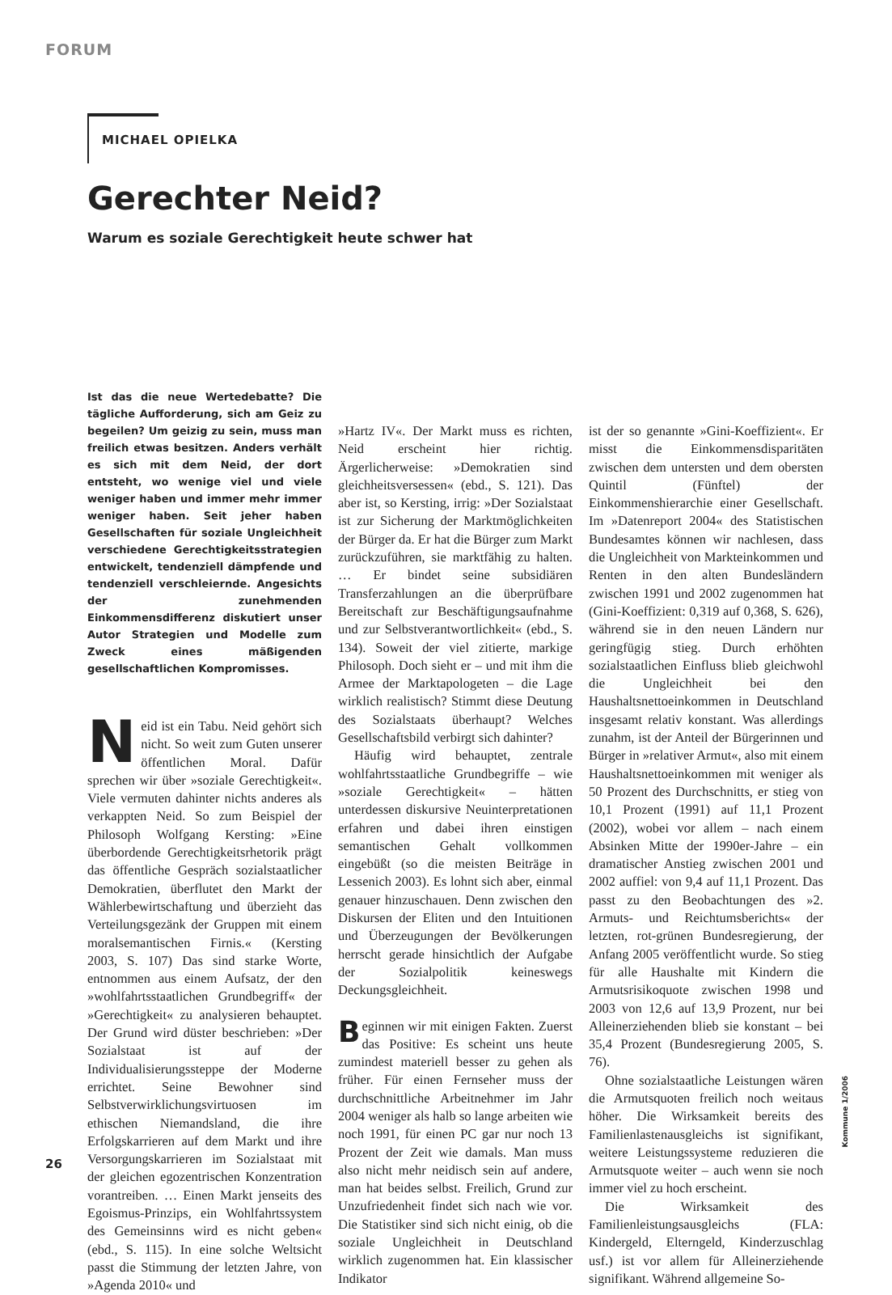FORUM
MICHAEL OPIELKA
Gerechter Neid?
Warum es soziale Gerechtigkeit heute schwer hat
Ist das die neue Wertedebatte? Die tägliche Aufforderung, sich am Geiz zu begeilen? Um geizig zu sein, muss man freilich etwas besitzen. Anders verhält es sich mit dem Neid, der dort entsteht, wo wenige viel und viele weniger haben und immer mehr immer weniger haben. Seit jeher haben Gesellschaften für soziale Ungleichheit verschiedene Gerechtigkeitsstrategien entwickelt, tendenziell dämpfende und tendenziell verschleiernde. Angesichts der zunehmenden Einkommensdifferenz diskutiert unser Autor Strategien und Modelle zum Zweck eines mäßigenden gesellschaftlichen Kompromisses.
Neid ist ein Tabu. Neid gehört sich nicht. So weit zum Guten unserer öffentlichen Moral. Dafür sprechen wir über »soziale Gerechtigkeit«. Viele vermuten dahinter nichts anderes als verkappten Neid. So zum Beispiel der Philosoph Wolfgang Kersting: »Eine überbordende Gerechtigkeitsrhetorik prägt das öffentliche Gespräch sozialstaatlicher Demokratien, überflutet den Markt der Wählerbewirtschaftung und überzieht das Verteilungsgezänk der Gruppen mit einem moralsemantischen Firnis.« (Kersting 2003, S. 107) Das sind starke Worte, entnommen aus einem Aufsatz, der den »wohlfahrtsstaatlichen Grundbegriff« der »Gerechtigkeit« zu analysieren behauptet. Der Grund wird düster beschrieben: »Der Sozialstaat ist auf der Individualisierungssteppe der Moderne errichtet. Seine Bewohner sind Selbstverwirklichungsvirtuosen im ethischen Niemandsland, die ihre Erfolgskarrieren auf dem Markt und ihre Versorgungskarrieren im Sozialstaat mit der gleichen egozentrischen Konzentration vorantreiben. … Einen Markt jenseits des Egoismus-Prinzips, ein Wohlfahrtssystem des Gemeinsinns wird es nicht geben« (ebd., S. 115). In eine solche Weltsicht passt die Stimmung der letzten Jahre, von »Agenda 2010« und
»Hartz IV«. Der Markt muss es richten, Neid erscheint hier richtig. Ärgerlicherweise: »Demokratien sind gleichheitsversessen« (ebd., S. 121). Das aber ist, so Kersting, irrig: »Der Sozialstaat ist zur Sicherung der Marktmöglichkeiten der Bürger da. Er hat die Bürger zum Markt zurückzuführen, sie marktfähig zu halten. … Er bindet seine subsidiären Transferzahlungen an die überprüfbare Bereitschaft zur Beschäftigungsaufnahme und zur Selbstverantwortlichkeit« (ebd., S. 134). Soweit der viel zitierte, markige Philosoph. Doch sieht er – und mit ihm die Armee der Marktapologeten – die Lage wirklich realistisch? Stimmt diese Deutung des Sozialstaats überhaupt? Welches Gesellschaftsbild verbirgt sich dahinter?
Häufig wird behauptet, zentrale wohlfahrtsstaatliche Grundbegriffe – wie »soziale Gerechtigkeit« – hätten unterdessen diskursive Neuinterpretationen erfahren und dabei ihren einstigen semantischen Gehalt vollkommen eingebüßt (so die meisten Beiträge in Lessenich 2003). Es lohnt sich aber, einmal genauer hinzuschauen. Denn zwischen den Diskursen der Eliten und den Intuitionen und Überzeugungen der Bevölkerungen herrscht gerade hinsichtlich der Aufgabe der Sozialpolitik keineswegs Deckungsgleichheit.
Beginnen wir mit einigen Fakten. Zuerst das Positive: Es scheint uns heute zumindest materiell besser zu gehen als früher. Für einen Fernseher muss der durchschnittliche Arbeitnehmer im Jahr 2004 weniger als halb so lange arbeiten wie noch 1991, für einen PC gar nur noch 13 Prozent der Zeit wie damals. Man muss also nicht mehr neidisch sein auf andere, man hat beides selbst. Freilich, Grund zur Unzufriedenheit findet sich nach wie vor. Die Statistiker sind sich nicht einig, ob die soziale Ungleichheit in Deutschland wirklich zugenommen hat. Ein klassischer Indikator
ist der so genannte »Gini-Koeffizient«. Er misst die Einkommensdisparitäten zwischen dem untersten und dem obersten Quintil (Fünftel) der Einkommenshierarchie einer Gesellschaft. Im »Datenreport 2004« des Statistischen Bundesamtes können wir nachlesen, dass die Ungleichheit von Markteinkommen und Renten in den alten Bundesländern zwischen 1991 und 2002 zugenommen hat (Gini-Koeffizient: 0,319 auf 0,368, S. 626), während sie in den neuen Ländern nur geringfügig stieg. Durch erhöhten sozialstaatlichen Einfluss blieb gleichwohl die Ungleichheit bei den Haushaltsnettoeinkommen in Deutschland insgesamt relativ konstant. Was allerdings zunahm, ist der Anteil der Bürgerinnen und Bürger in »relativer Armut«, also mit einem Haushaltsnettoeinkommen mit weniger als 50 Prozent des Durchschnitts, er stieg von 10,1 Prozent (1991) auf 11,1 Prozent (2002), wobei vor allem – nach einem Absinken Mitte der 1990er-Jahre – ein dramatischer Anstieg zwischen 2001 und 2002 auffiel: von 9,4 auf 11,1 Prozent. Das passt zu den Beobachtungen des »2. Armuts- und Reichtumsberichts« der letzten, rot-grünen Bundesregierung, der Anfang 2005 veröffentlicht wurde. So stieg für alle Haushalte mit Kindern die Armutsrisikoquote zwischen 1998 und 2003 von 12,6 auf 13,9 Prozent, nur bei Alleinerziehenden blieb sie konstant – bei 35,4 Prozent (Bundesregierung 2005, S. 76).
Ohne sozialstaatliche Leistungen wären die Armutsquoten freilich noch weitaus höher. Die Wirksamkeit bereits des Familienlastenausgleichs ist signifikant, weitere Leistungssysteme reduzieren die Armutsquote weiter – auch wenn sie noch immer viel zu hoch erscheint.
Die Wirksamkeit des Familienleistungsausgleichs (FLA: Kindergeld, Elterngeld, Kinderzuschlag usf.) ist vor allem für Alleinerziehende signifikant. Während allgemeine So-
26
Kommune 1/2006